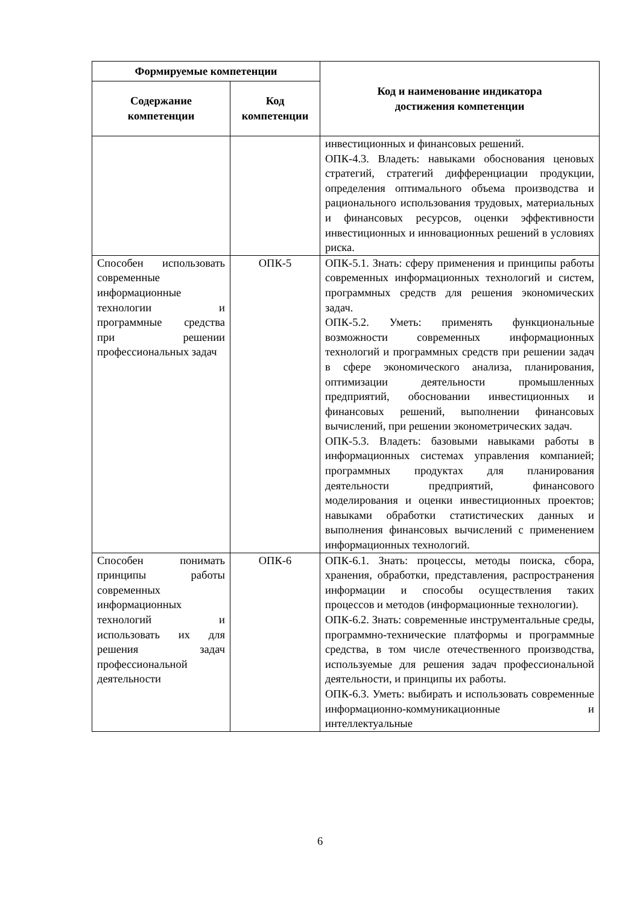| Формируемые компетенции | | Код и наименование индикатора достижения компетенции |
| --- | --- | --- |
| Содержание компетенции | Код компетенции | |
| | | инвестиционных и финансовых решений. ОПК-4.3. Владеть: навыками обоснования ценовых стратегий, стратегий дифференциации продукции, определения оптимального объема производства и рационального использования трудовых, материальных и финансовых ресурсов, оценки эффективности инвестиционных и инновационных решений в условиях риска. |
| Способен использовать современные информационные технологии и программные средства при решении профессиональных задач | ОПК-5 | ОПК-5.1. Знать: сферу применения и принципы работы современных информационных технологий и систем, программных средств для решения экономических задач. ОПК-5.2. Уметь: применять функциональные возможности современных информационных технологий и программных средств при решении задач в сфере экономического анализа, планирования, оптимизации деятельности промышленных предприятий, обосновании инвестиционных и финансовых решений, выполнении финансовых вычислений, при решении эконометрических задач. ОПК-5.3. Владеть: базовыми навыками работы в информационных системах управления компанией; программных продуктах для планирования деятельности предприятий, финансового моделирования и оценки инвестиционных проектов; навыками обработки статистических данных и выполнения финансовых вычислений с применением информационных технологий. |
| Способен понимать принципы работы современных информационных технологий и использовать их для решения задач профессиональной деятельности | ОПК-6 | ОПК-6.1. Знать: процессы, методы поиска, сбора, хранения, обработки, представления, распространения информации и способы осуществления таких процессов и методов (информационные технологии). ОПК-6.2. Знать: современные инструментальные среды, программно-технические платформы и программные средства, в том числе отечественного производства, используемые для решения задач профессиональной деятельности, и принципы их работы. ОПК-6.3. Уметь: выбирать и использовать современные информационно-коммуникационные и интеллектуальные |
6